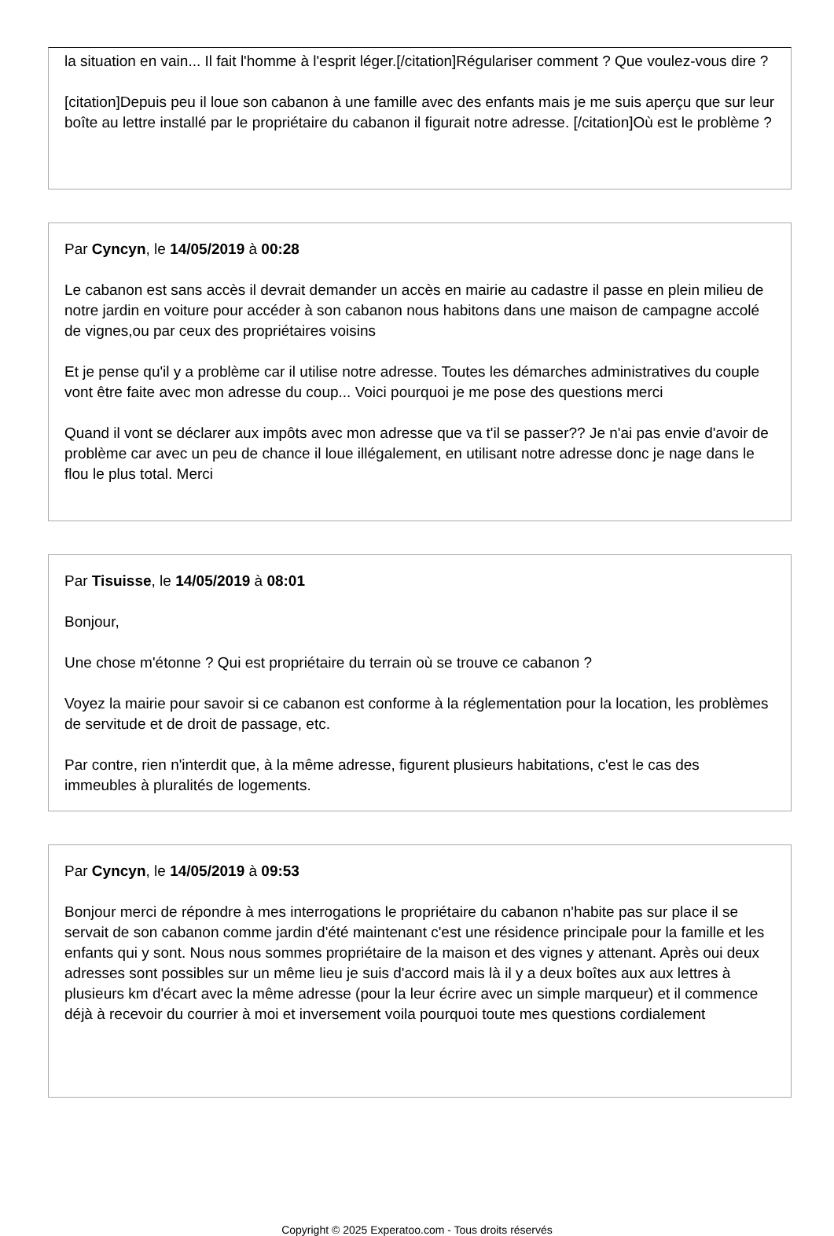la situation en vain... Il fait l'homme à l'esprit léger.[/citation]Régulariser comment ? Que voulez-vous dire ?
[citation]Depuis peu il loue son cabanon à une famille avec des enfants mais je me suis aperçu que sur leur boîte au lettre installé par le propriétaire du cabanon il figurait notre adresse. [/citation]Où est le problème ?
Par Cyncyn, le 14/05/2019 à 00:28
Le cabanon est sans accès il devrait demander un accès en mairie au cadastre il passe en plein milieu de notre jardin en voiture pour accéder à son cabanon nous habitons dans une maison de campagne accolé de vignes,ou par ceux des propriétaires voisins
Et je pense qu'il y a problème car il utilise notre adresse. Toutes les démarches administratives du couple vont être faite avec mon adresse du coup... Voici pourquoi je me pose des questions merci
Quand il vont se déclarer aux impôts avec mon adresse que va t'il se passer?? Je n'ai pas envie d'avoir de problème car avec un peu de chance il loue illégalement, en utilisant notre adresse donc je nage dans le flou le plus total. Merci
Par Tisuisse, le 14/05/2019 à 08:01
Bonjour,
Une chose m'étonne ? Qui est propriétaire du terrain où se trouve ce cabanon ?
Voyez la mairie pour savoir si ce cabanon est conforme à la réglementation pour la location, les problèmes de servitude et de droit de passage, etc.
Par contre, rien n'interdit que, à la même adresse, figurent plusieurs habitations, c'est le cas des immeubles à pluralités de logements.
Par Cyncyn, le 14/05/2019 à 09:53
Bonjour merci de répondre à mes interrogations le propriétaire du cabanon n'habite pas sur place il se servait de son cabanon comme jardin d'été maintenant c'est une résidence principale pour la famille et les enfants qui y sont. Nous nous sommes propriétaire de la maison et des vignes y attenant. Après oui deux adresses sont possibles sur un même lieu je suis d'accord mais là il y a deux boîtes aux aux lettres à plusieurs km d'écart avec la même adresse (pour la leur écrire avec un simple marqueur) et il commence déjà à recevoir du courrier à moi et inversement voila pourquoi toute mes questions cordialement
Copyright © 2025 Experatoo.com - Tous droits réservés